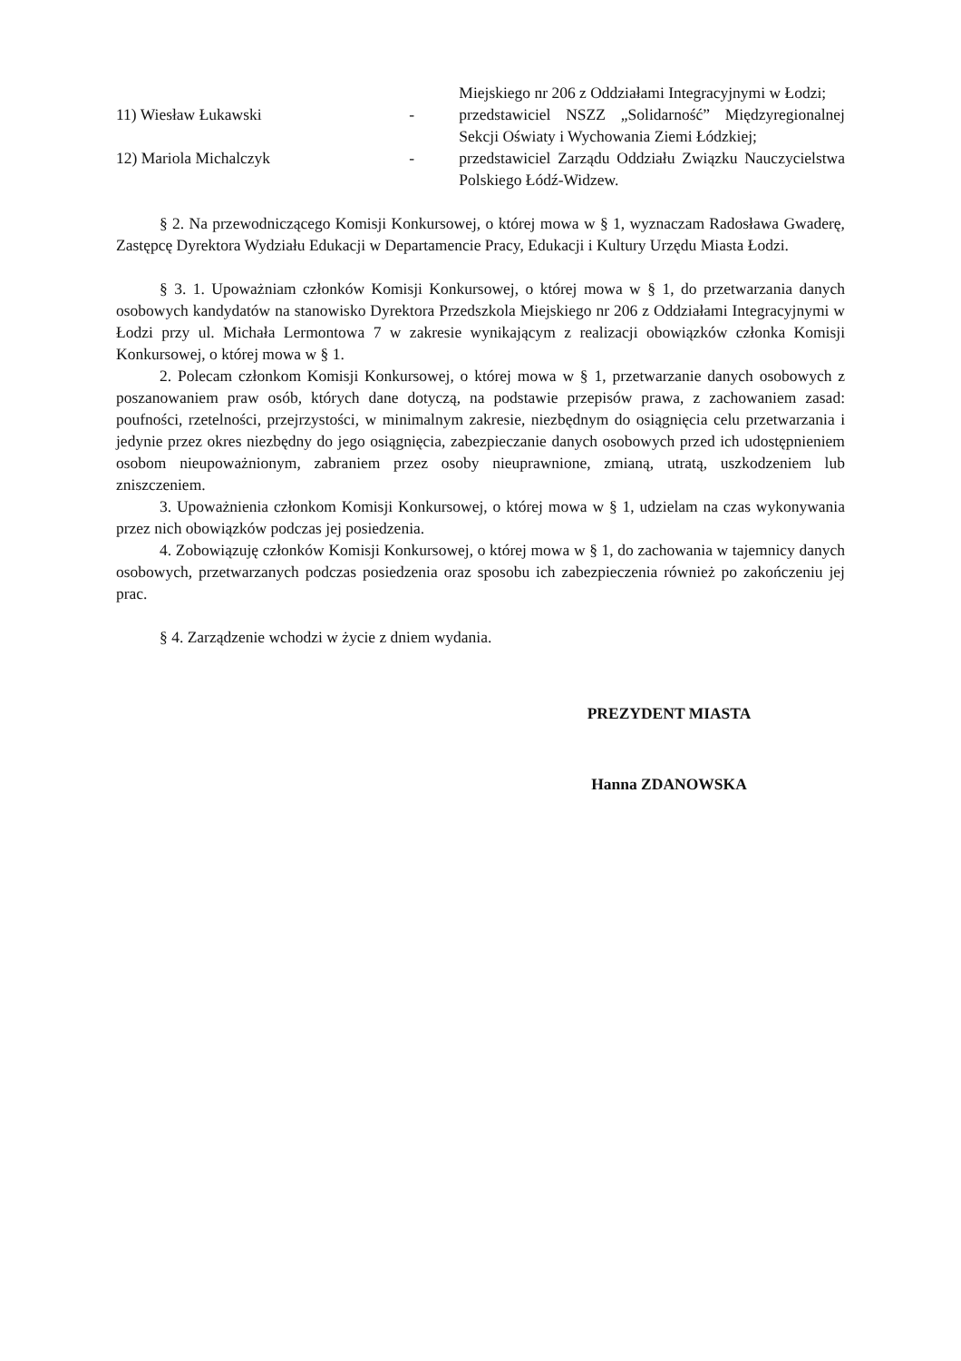Miejskiego nr 206 z Oddziałami Integracyjnymi w Łodzi;
11) Wiesław Łukawski - przedstawiciel NSZZ „Solidarność” Międzyregionalnej Sekcji Oświaty i Wychowania Ziemi Łódzkiej;
12) Mariola Michalczyk - przedstawiciel Zarządu Oddziału Związku Nauczycielstwa Polskiego Łódź-Widzew.
§ 2. Na przewodniczącego Komisji Konkursowej, o której mowa w § 1, wyznaczam Radosława Gwaderę, Zastępcę Dyrektora Wydziału Edukacji w Departamencie Pracy, Edukacji i Kultury Urzędu Miasta Łodzi.
§ 3. 1. Upoważniam członków Komisji Konkursowej, o której mowa w § 1, do przetwarzania danych osobowych kandydatów na stanowisko Dyrektora Przedszkola Miejskiego nr 206 z Oddziałami Integracyjnymi w Łodzi przy ul. Michała Lermontowa 7 w zakresie wynikającym z realizacji obowiązków członka Komisji Konkursowej, o której mowa w § 1.
2. Polecam członkom Komisji Konkursowej, o której mowa w § 1, przetwarzanie danych osobowych z poszanowaniem praw osób, których dane dotyczą, na podstawie przepisów prawa, z zachowaniem zasad: poufności, rzetelności, przejrzystości, w minimalnym zakresie, niezbędnym do osiągnięcia celu przetwarzania i jedynie przez okres niezbędny do jego osiągnięcia, zabezpieczanie danych osobowych przed ich udostępnieniem osobom nieupoważnionym, zabraniem przez osoby nieuprawnione, zmianą, utratą, uszkodzeniem lub zniszczeniem.
3. Upoważnienia członkom Komisji Konkursowej, o której mowa w § 1, udzielam na czas wykonywania przez nich obowiązków podczas jej posiedzenia.
4. Zobowiązuję członków Komisji Konkursowej, o której mowa w § 1, do zachowania w tajemnicy danych osobowych, przetwarzanych podczas posiedzenia oraz sposobu ich zabezpieczenia również po zakończeniu jej prac.
§ 4. Zarządzenie wchodzi w życie z dniem wydania.
PREZYDENT MIASTA
Hanna ZDANOWSKA